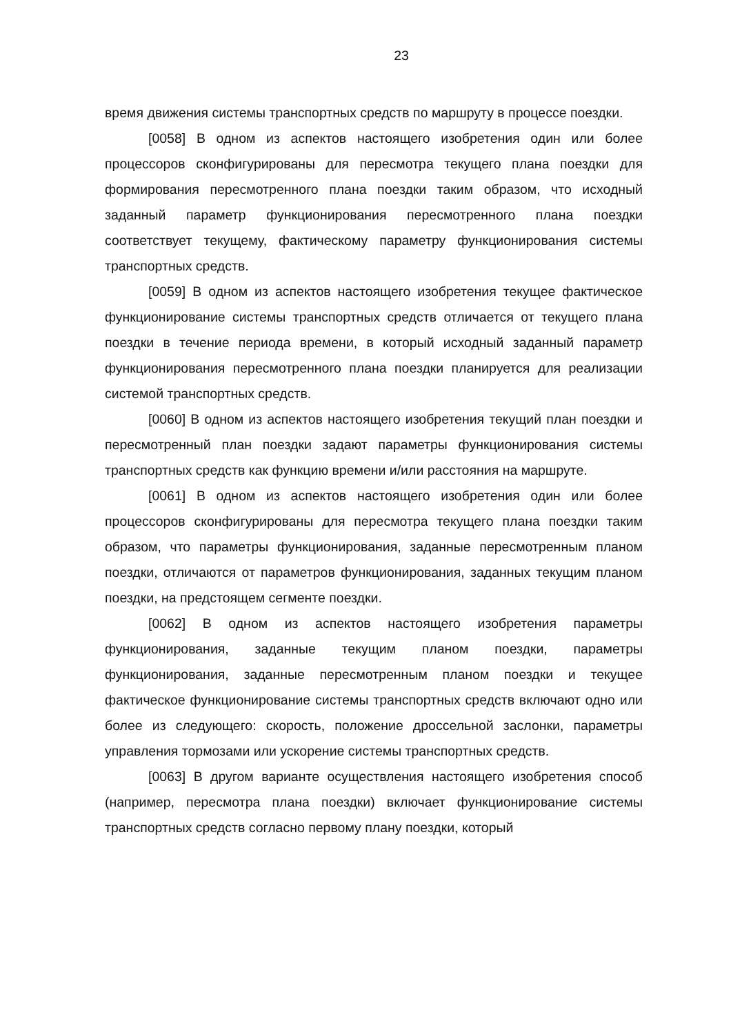23
время движения системы транспортных средств по маршруту в процессе поездки.
[0058] В одном из аспектов настоящего изобретения один или более процессоров сконфигурированы для пересмотра текущего плана поездки для формирования пересмотренного плана поездки таким образом, что исходный заданный параметр функционирования пересмотренного плана поездки соответствует текущему, фактическому параметру функционирования системы транспортных средств.
[0059] В одном из аспектов настоящего изобретения текущее фактическое функционирование системы транспортных средств отличается от текущего плана поездки в течение периода времени, в который исходный заданный параметр функционирования пересмотренного плана поездки планируется для реализации системой транспортных средств.
[0060] В одном из аспектов настоящего изобретения текущий план поездки и пересмотренный план поездки задают параметры функционирования системы транспортных средств как функцию времени и/или расстояния на маршруте.
[0061] В одном из аспектов настоящего изобретения один или более процессоров сконфигурированы для пересмотра текущего плана поездки таким образом, что параметры функционирования, заданные пересмотренным планом поездки, отличаются от параметров функционирования, заданных текущим планом поездки, на предстоящем сегменте поездки.
[0062] В одном из аспектов настоящего изобретения параметры функционирования, заданные текущим планом поездки, параметры функционирования, заданные пересмотренным планом поездки и текущее фактическое функционирование системы транспортных средств включают одно или более из следующего: скорость, положение дроссельной заслонки, параметры управления тормозами или ускорение системы транспортных средств.
[0063] В другом варианте осуществления настоящего изобретения способ (например, пересмотра плана поездки) включает функционирование системы транспортных средств согласно первому плану поездки, который